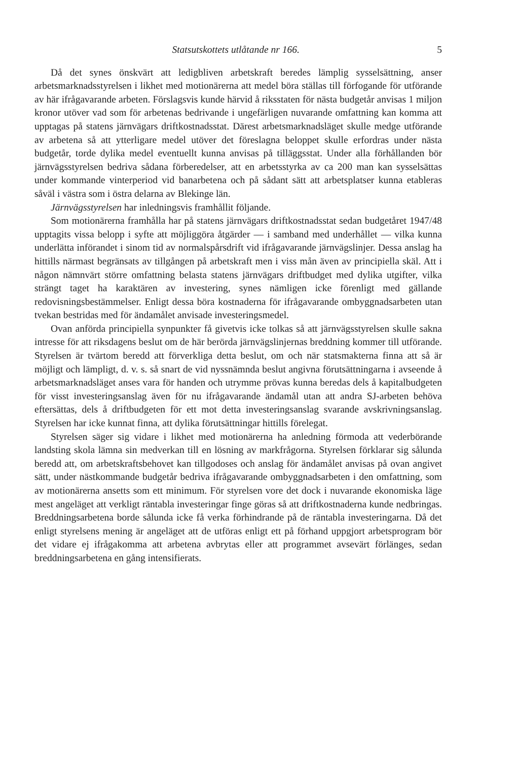Statsutskottets utlåtande nr 166. 5
Då det synes önskvärt att ledigbliven arbetskraft beredes lämplig sysselsättning, anser arbetsmarknadsstyrelsen i likhet med motionärerna att medel böra ställas till förfogande för utförande av här ifrågavarande arbeten. Förslagsvis kunde härvid å riksstaten för nästa budgetår anvisas 1 miljon kronor utöver vad som för arbetenas bedrivande i ungefärligen nuvarande omfattning kan komma att upptagas på statens järnvägars driftkostnadsstat. Därest arbetsmarknadsläget skulle medge utförande av arbetena så att ytterligare medel utöver det föreslagna beloppet skulle erfordras under nästa budgetår, torde dylika medel eventuellt kunna anvisas på tilläggsstat. Under alla förhållanden bör järnvägsstyrelsen bedriva sådana förberedelser, att en arbetsstyrka av ca 200 man kan sysselsättas under kommande vinterperiod vid banarbetena och på sådant sätt att arbetsplatser kunna etableras såväl i västra som i östra delarna av Blekinge län.
Järnvägsstyrelsen har inledningsvis framhållit följande.
Som motionärerna framhålla har på statens järnvägars driftkostnadsstat sedan budgetåret 1947/48 upptagits vissa belopp i syfte att möjliggöra åtgärder — i samband med underhållet — vilka kunna underlätta införandet i sinom tid av normalspårsdrift vid ifrågavarande järnvägslinjer. Dessa anslag ha hittills närmast begränsats av tillgången på arbetskraft men i viss mån även av principiella skäl. Att i någon nämnvärt större omfattning belasta statens järnvägars driftbudget med dylika utgifter, vilka strängt taget ha karaktären av investering, synes nämligen icke förenligt med gällande redovisningsbestämmelser. Enligt dessa böra kostnaderna för ifrågavarande ombyggnadsarbeten utan tvekan bestridas med för ändamålet anvisade investeringsmedel.
Ovan anförda principiella synpunkter få givetvis icke tolkas så att järnvägsstyrelsen skulle sakna intresse för att riksdagens beslut om de här berörda järnvägslinjernas breddning kommer till utförande. Styrelsen är tvärtom beredd att förverkliga detta beslut, om och när statsmakterna finna att så är möjligt och lämpligt, d. v. s. så snart de vid nyssnämnda beslut angivna förutsättningarna i avseende å arbetsmarknadsläget anses vara för handen och utrymme prövas kunna beredas dels å kapitalbudgeten för visst investeringsanslag även för nu ifrågavarande ändamål utan att andra SJ-arbeten behöva eftersättas, dels å driftbudgeten för ett mot detta investeringsanslag svarande avskrivningsanslag. Styrelsen har icke kunnat finna, att dylika förutsättningar hittills förelegat.
Styrelsen säger sig vidare i likhet med motionärerna ha anledning förmoda att vederbörande landsting skola lämna sin medverkan till en lösning av markfrågorna. Styrelsen förklarar sig sålunda beredd att, om arbetskraftsbehovet kan tillgodoses och anslag för ändamålet anvisas på ovan angivet sätt, under nästkommande budgetår bedriva ifrågavarande ombyggnadsarbeten i den omfattning, som av motionärerna ansetts som ett minimum. För styrelsen vore det dock i nuvarande ekonomiska läge mest angeläget att verkligt räntabla investeringar finge göras så att driftkostnaderna kunde nedbringas. Breddningsarbetena borde sålunda icke få verka förhindrande på de räntabla investeringarna. Då det enligt styrelsens mening är angeläget att de utföras enligt ett på förhand uppgjort arbetsprogram bör det vidare ej ifrågakomma att arbetena avbrytas eller att programmet avsevärt förlänges, sedan breddningsarbetena en gång intensifierats.